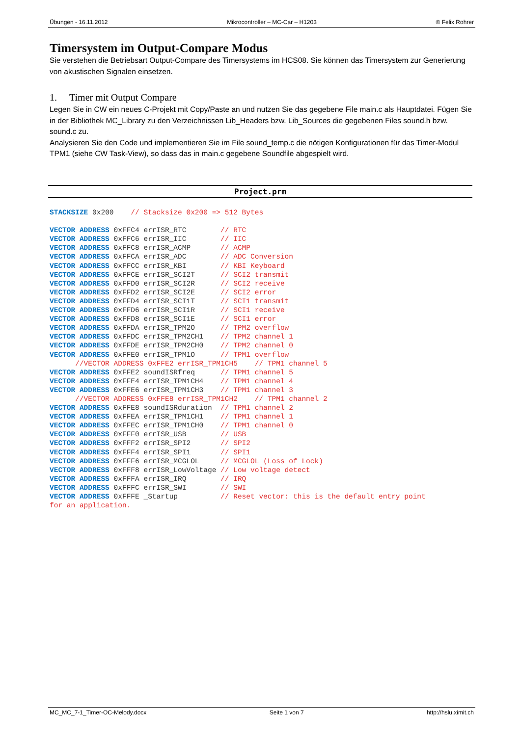Übungen - 16.11.2012 Mikrocontroller – MC-Car – H1203 © Felix Rohrer
Timersystem im Output-Compare Modus
Sie verstehen die Betriebsart Output-Compare des Timersystems im HCS08. Sie können das Timersystem zur Generierung von akustischen Signalen einsetzen.
1. Timer mit Output Compare
Legen Sie in CW ein neues C-Projekt mit Copy/Paste an und nutzen Sie das gegebene File main.c als Hauptdatei. Fügen Sie in der Bibliothek MC_Library zu den Verzeichnissen Lib_Headers bzw. Lib_Sources die gegebenen Files sound.h bzw. sound.c zu.
Analysieren Sie den Code und implementieren Sie im File sound_temp.c die nötigen Konfigurationen für das Timer-Modul TPM1 (siehe CW Task-View), so dass das in main.c gegebene Soundfile abgespielt wird.
Project.prm
STACKSIZE 0x200    // Stacksize 0x200 => 512 Bytes

VECTOR ADDRESS 0xFFC4 errISR_RTC        // RTC
VECTOR ADDRESS 0xFFC6 errISR_IIC        // IIC
VECTOR ADDRESS 0xFFC8 errISR_ACMP       // ACMP
VECTOR ADDRESS 0xFFCA errISR_ADC        // ADC Conversion
VECTOR ADDRESS 0xFFCC errISR_KBI        // KBI Keyboard
VECTOR ADDRESS 0xFFCE errISR_SCI2T      // SCI2 transmit
VECTOR ADDRESS 0xFFD0 errISR_SCI2R      // SCI2 receive
VECTOR ADDRESS 0xFFD2 errISR_SCI2E      // SCI2 error
VECTOR ADDRESS 0xFFD4 errISR_SCI1T      // SCI1 transmit
VECTOR ADDRESS 0xFFD6 errISR_SCI1R      // SCI1 receive
VECTOR ADDRESS 0xFFD8 errISR_SCI1E      // SCI1 error
VECTOR ADDRESS 0xFFDA errISR_TPM2O      // TPM2 overflow
VECTOR ADDRESS 0xFFDC errISR_TPM2CH1    // TPM2 channel 1
VECTOR ADDRESS 0xFFDE errISR_TPM2CH0    // TPM2 channel 0
VECTOR ADDRESS 0xFFE0 errISR_TPM1O      // TPM1 overflow
      //VECTOR ADDRESS 0xFFE2 errISR_TPM1CH5    // TPM1 channel 5
VECTOR ADDRESS 0xFFE2 soundISRfreq      // TPM1 channel 5
VECTOR ADDRESS 0xFFE4 errISR_TPM1CH4    // TPM1 channel 4
VECTOR ADDRESS 0xFFE6 errISR_TPM1CH3    // TPM1 channel 3
      //VECTOR ADDRESS 0xFFE8 errISR_TPM1CH2    // TPM1 channel 2
VECTOR ADDRESS 0xFFE8 soundISRduration  // TPM1 channel 2
VECTOR ADDRESS 0xFFEA errISR_TPM1CH1    // TPM1 channel 1
VECTOR ADDRESS 0xFFEC errISR_TPM1CH0    // TPM1 channel 0
VECTOR ADDRESS 0xFFF0 errISR_USB        // USB
VECTOR ADDRESS 0xFFF2 errISR_SPI2       // SPI2
VECTOR ADDRESS 0xFFF4 errISR_SPI1       // SPI1
VECTOR ADDRESS 0xFFF6 errISR_MCGLOL     // MCGLOL (Loss of Lock)
VECTOR ADDRESS 0xFFF8 errISR_LowVoltage // Low voltage detect
VECTOR ADDRESS 0xFFFA errISR_IRQ        // IRQ
VECTOR ADDRESS 0xFFFC errISR_SWI        // SWI
VECTOR ADDRESS 0xFFFE _Startup          // Reset vector: this is the default entry point
for an application.
MC_MC_7-1_Timer-OC-Melody.docx Seite 1 von 7 http://hslu.ximit.ch